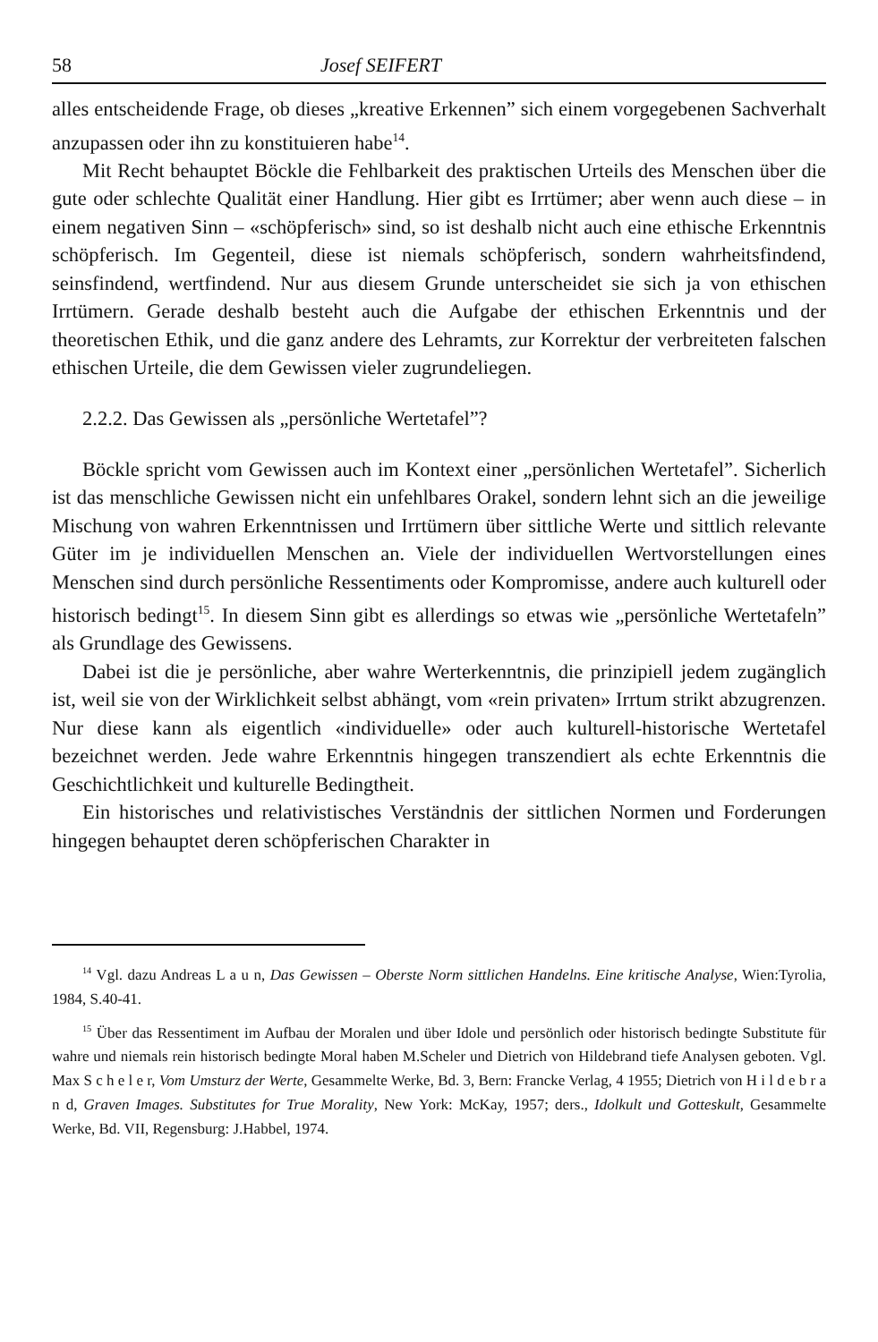58 Josef SEIFERT
alles entscheidende Frage, ob dieses „kreative Erkennen” sich einem vorgegebenen Sachverhalt anzupassen oder ihn zu konstituieren habe<sup>14</sup>.
Mit Recht behauptet Böckle die Fehlbarkeit des praktischen Urteils des Menschen über die gute oder schlechte Qualität einer Handlung. Hier gibt es Irrtümer; aber wenn auch diese – in einem negativen Sinn – «schöpferisch» sind, so ist deshalb nicht auch eine ethische Erkenntnis schöpferisch. Im Gegenteil, diese ist niemals schöpferisch, sondern wahrheitsfindend, seinsfindend, wertfindend. Nur aus diesem Grunde unterscheidet sie sich ja von ethischen Irrtümern. Gerade deshalb besteht auch die Aufgabe der ethischen Erkenntnis und der theoretischen Ethik, und die ganz andere des Lehramts, zur Korrektur der verbreiteten falschen ethischen Urteile, die dem Gewissen vieler zugrundeliegen.
2.2.2. Das Gewissen als „persönliche Wertetafel”?
Böckle spricht vom Gewissen auch im Kontext einer „persönlichen Wertetafel”. Sicherlich ist das menschliche Gewissen nicht ein unfehlbares Orakel, sondern lehnt sich an die jeweilige Mischung von wahren Erkenntnissen und Irrtümern über sittliche Werte und sittlich relevante Güter im je individuellen Menschen an. Viele der individuellen Wertvorstellungen eines Menschen sind durch persönliche Ressentiments oder Kompromisse, andere auch kulturell oder historisch bedingt<sup>15</sup>. In diesem Sinn gibt es allerdings so etwas wie „persönliche Wertetafeln” als Grundlage des Gewissens.
Dabei ist die je persönliche, aber wahre Werterkenntnis, die prinzipiell jedem zugänglich ist, weil sie von der Wirklichkeit selbst abhängt, vom «rein privaten» Irrtum strikt abzugrenzen. Nur diese kann als eigentlich «individuelle» oder auch kulturell-historische Wertetafel bezeichnet werden. Jede wahre Erkenntnis hingegen transzendiert als echte Erkenntnis die Geschichtlichkeit und kulturelle Bedingtheit.
Ein historisches und relativistisches Verständnis der sittlichen Normen und Forderungen hingegen behauptet deren schöpferischen Charakter in
<sup>14</sup> Vgl. dazu Andreas L a u n, Das Gewissen – Oberste Norm sittlichen Handelns. Eine kritische Analyse, Wien:Tyrolia, 1984, S.40-41.
<sup>15</sup> Über das Ressentiment im Aufbau der Moralen und über Idole und persönlich oder historisch bedingte Substitute für wahre und niemals rein historisch bedingte Moral haben M.Scheler und Dietrich von Hildebrand tiefe Analysen geboten. Vgl. Max S c h e l e r, Vom Umsturz der Werte, Gesammelte Werke, Bd. 3, Bern: Francke Verlag, 4 1955; Dietrich von H i l d e b r a n d, Graven Images. Substitutes for True Morality, New York: McKay, 1957; ders., Idolkult und Gotteskult, Gesammelte Werke, Bd. VII, Regensburg: J.Habbel, 1974.